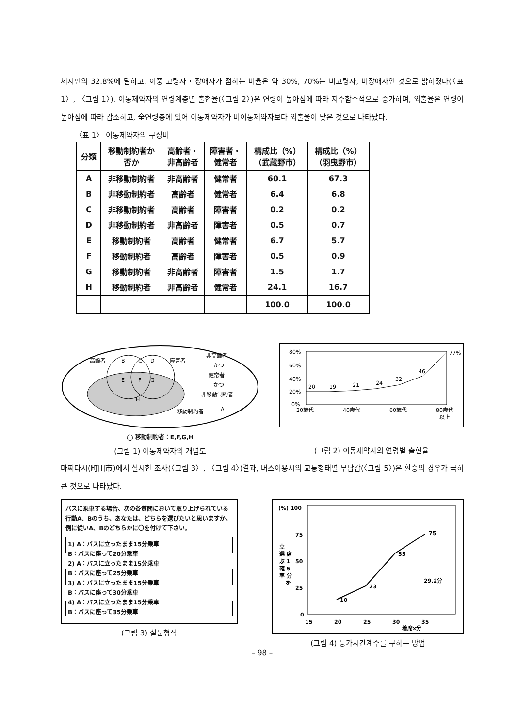체시민의 32.8%에 달하고, 이중 고령자・장애자가 점하는 비율은 약 30%, 70%는 비고령자, 비장애자인 것으로 밝혀졌다(〈표 1〉, 〈그림 1〉). 이동제약자의 연령계층별 출현율(〈그림 2〉)은 연령이 높아짐에 따라 지수함수적으로 증가하며, 외출율은 연령이 높아짐에 따라 감소하고, 全연령층에 있어 이동제약자가 비이동제약자보다 외출율이 낮은 것으로 나타났다.
〈표 1〉 이동제약자의 구성비
| 分類 | 移動制約者か 否か | 高齢者・ 非高齢者 | 障害者・ 健常者 | 構成比（%） （武蔵野市） | 構成比（%） （羽曳野市） |
| --- | --- | --- | --- | --- | --- |
| A | 非移動制約者 | 非高齢者 | 健常者 | 60.1 | 67.3 |
| B | 非移動制約者 | 高齢者 | 健常者 | 6.4 | 6.8 |
| C | 非移動制約者 | 高齢者 | 障害者 | 0.2 | 0.2 |
| D | 非移動制約者 | 非高齢者 | 障害者 | 0.5 | 0.7 |
| E | 移動制約者 | 高齢者 | 健常者 | 6.7 | 5.7 |
| F | 移動制約者 | 高齢者 | 障害者 | 0.5 | 0.9 |
| G | 移動制約者 | 非高齢者 | 障害者 | 1.5 | 1.7 |
| H | 移動制約者 | 非高齢者 | 健常者 | 24.1 | 16.7 |
| | | | | 100.0 | 100.0 |
高齢者
B
C
D
障害者
E
F
G
H
非高齢者
かつ
健常者
かつ
非移動制約者
移動制約者
A
◯ 移動制約者：E,F,G,H
(그림 1) 이동제약자의 개념도
80%
60%
40%
20%
0%
20
19
21
24
32
46
77%
20歳代
40歳代
60歳代
80歳代
以上
(그림 2) 이동제약자의 연령별 출현율
마찌다시(町田市)에서 실시한 조사(〈그림 3〉, 〈그림 4〉)결과, 버스이용시의 교통형태별 부담감(〈그림 5〉)은 환승의 경우가 극히 큰 것으로 나타났다.
バスに乗車する場合、次の各質問において取り上げられている行動A、Bのうち、あなたは、どちらを選びたいと思いますか。例に従いA、Bのどちらかに〇を付けて下さい。
1) A：バスに立ったまま15分乗車
B：バスに座って20分乗車
2) A：バスに立ったまま15分乗車
B：バスに座って25分乗車
3) A：バスに立ったまま15分乗車
B：バスに座って30分乗車
4) A：バスに立ったまま15分乗車
B：バスに座って35分乗車
(그림 3) 설문형식
(%) 100
75
50
25
0
立
選 席
ぶ 1
確 5
率 分
を
10
23
55
75
29.2分
15
20
25
30
35
着席x分
(그림 4) 등가시간계수를 구하는 방법
– 98 –